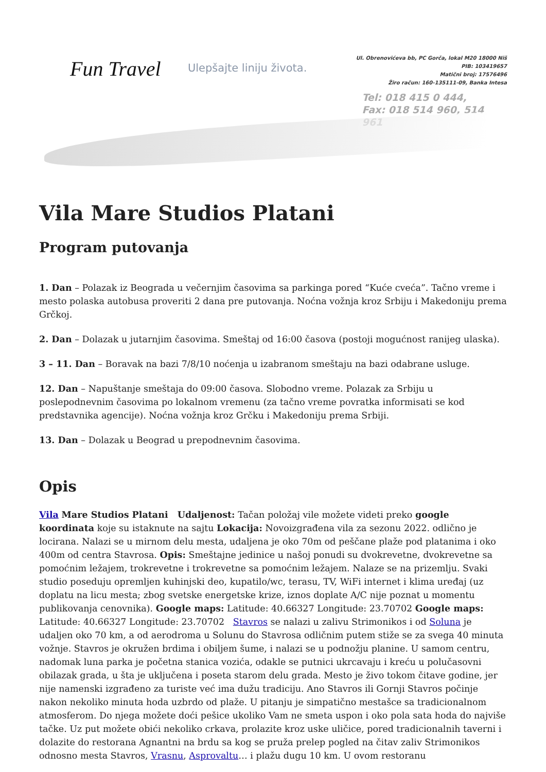Fun Travel
Ulepšajte liniju života.
Ul. Obrenovićeva bb, PC Gorča, lokal M20 18000 Niš
PIB: 103419657
Matični broj: 17576496
Žiro račun: 160-135111-09, Banka Intesa
Tel: 018 415 0 444,
Fax: 018 514 960, 514 961
Vila Mare Studios Platani
Program putovanja
1. Dan – Polazak iz Beograda u večernjim časovima sa parkinga pored “Kuće cveća”. Tačno vreme i mesto polaska autobusa proveriti 2 dana pre putovanja. Noćna vožnja kroz Srbiju i Makedoniju prema Grčkoj.
2. Dan – Dolazak u jutarnjim časovima. Smeštaj od 16:00 časova (postoji mogućnost ranijeg ulaska).
3 – 11. Dan – Boravak na bazi 7/8/10 noćenja u izabranom smeštaju na bazi odabrane usluge.
12. Dan – Napuštanje smeštaja do 09:00 časova. Slobodno vreme. Polazak za Srbiju u poslepodnevnim časovima po lokalnom vremenu (za tačno vreme povratka informisati se kod predstavnika agencije). Noćna vožnja kroz Grčku i Makedoniju prema Srbiji.
13. Dan – Dolazak u Beograd u prepodnevnim časovima.
Opis
Vila Mare Studios Platani Udaljenost: Tačan položaj vile možete videti preko google koordinata koje su istaknute na sajtu Lokacija: Novoizgrađena vila za sezonu 2022. odlično je locirana. Nalazi se u mirnom delu mesta, udaljena je oko 70m od peščane plaže pod platanima i oko 400m od centra Stavrosa. Opis: Smeštajne jedinice u našoj ponudi su dvokrevetne, dvokrevetne sa pomoćnim ležajem, trokrevetne i trokrevetne sa pomoćnim ležajem. Nalaze se na prizemlju. Svaki studio poseduju opremljen kuhinjski deo, kupatilo/wc, terasu, TV, WiFi internet i klima uređaj (uz doplatu na licu mesta; zbog svetske energetske krize, iznos doplate A/C nije poznat u momentu publikovanja cenovnika). Google maps: Latitude: 40.66327 Longitude: 23.70702 Google maps: Latitude: 40.66327 Longitude: 23.70702 Stavros se nalazi u zalivu Strimonikos i od Soluna je udaljen oko 70 km, a od aerodroma u Solunu do Stavrosa odličnim putem stiže se za svega 40 minuta vožnje. Stavros je okružen brdima i obiljem šume, i nalazi se u podnožju planine. U samom centru, nadomak luna parka je početna stanica vozića, odakle se putnici ukrcavaju i kreću u polučasovni obilazak grada, u šta je uključena i poseta starom delu grada. Mesto je živo tokom čitave godine, jer nije namenski izgrađeno za turiste već ima dužu tradiciju. Ano Stavros ili Gornji Stavros počinje nakon nekoliko minuta hoda uzbrdo od plaže. U pitanju je simpatično mestašce sa tradicionalnom atmosferom. Do njega možete doći pešice ukoliko Vam ne smeta uspon i oko pola sata hoda do najviše tačke. Uz put možete obići nekoliko crkava, prolazite kroz uske uličice, pored tradicionalnih taverni i dolazite do restorana Agnantni na brdu sa kog se pruža prelep pogled na čitav zaliv Strimonikos odnosno mesta Stavros, Vrasnu, Asprovaltu… i plažu dugu 10 km. U ovom restoranu